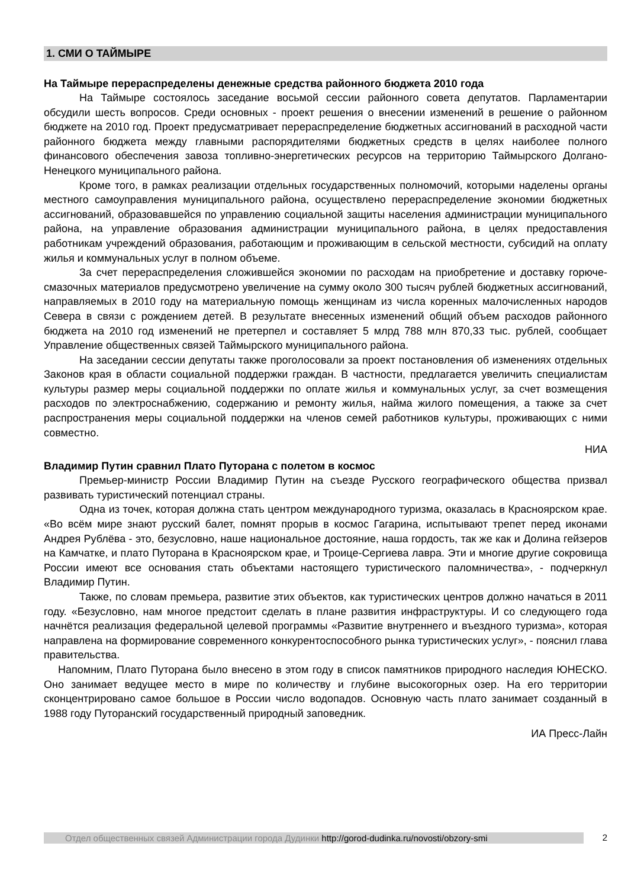1. СМИ О ТАЙМЫРЕ
На Таймыре перераспределены денежные средства районного бюджета 2010 года
На Таймыре состоялось заседание восьмой сессии районного совета депутатов. Парламентарии обсудили шесть вопросов. Среди основных - проект решения о внесении изменений в решение о районном бюджете на 2010 год. Проект предусматривает перераспределение бюджетных ассигнований в расходной части районного бюджета между главными распорядителями бюджетных средств в целях наиболее полного финансового обеспечения завоза топливно-энергетических ресурсов на территорию Таймырского Долгано-Ненецкого муниципального района.
Кроме того, в рамках реализации отдельных государственных полномочий, которыми наделены органы местного самоуправления муниципального района, осуществлено перераспределение экономии бюджетных ассигнований, образовавшейся по управлению социальной защиты населения администрации муниципального района, на управление образования администрации муниципального района, в целях предоставления работникам учреждений образования, работающим и проживающим в сельской местности, субсидий на оплату жилья и коммунальных услуг в полном объеме.
За счет перераспределения сложившейся экономии по расходам на приобретение и доставку горюче-смазочных материалов предусмотрено увеличение на сумму около 300 тысяч рублей бюджетных ассигнований, направляемых в 2010 году на материальную помощь женщинам из числа коренных малочисленных народов Севера в связи с рождением детей. В результате внесенных изменений общий объем расходов районного бюджета на 2010 год изменений не претерпел и составляет 5 млрд 788 млн 870,33 тыс. рублей, сообщает Управление общественных связей Таймырского муниципального района.
На заседании сессии депутаты также проголосовали за проект постановления об изменениях отдельных Законов края в области социальной поддержки граждан. В частности, предлагается увеличить специалистам культуры размер меры социальной поддержки по оплате жилья и коммунальных услуг, за счет возмещения расходов по электроснабжению, содержанию и ремонту жилья, найма жилого помещения, а также за счет распространения меры социальной поддержки на членов семей работников культуры, проживающих с ними совместно.
НИА
Владимир Путин сравнил Плато Путорана с полетом в космос
Премьер-министр России Владимир Путин на съезде Русского географического общества призвал развивать туристический потенциал страны.
Одна из точек, которая должна стать центром международного туризма, оказалась в Красноярском крае. «Во всём мире знают русский балет, помнят прорыв в космос Гагарина, испытывают трепет перед иконами Андрея Рублёва - это, безусловно, наше национальное достояние, наша гордость, так же как и Долина гейзеров на Камчатке, и плато Путорана в Красноярском крае, и Троице-Сергиева лавра. Эти и многие другие сокровища России имеют все основания стать объектами настоящего туристического паломничества», - подчеркнул Владимир Путин.
Также, по словам премьера, развитие этих объектов, как туристических центров должно начаться в 2011 году. «Безусловно, нам многое предстоит сделать в плане развития инфраструктуры. И со следующего года начнётся реализация федеральной целевой программы «Развитие внутреннего и въездного туризма», которая направлена на формирование современного конкурентоспособного рынка туристических услуг», - пояснил глава правительства.
Напомним, Плато Путорана было внесено в этом году в список памятников природного наследия ЮНЕСКО. Оно занимает ведущее место в мире по количеству и глубине высокогорных озер. На его территории сконцентрировано самое большое в России число водопадов. Основную часть плато занимает созданный в 1988 году Путоранский государственный природный заповедник.
ИА Пресс-Лайн
Отдел общественных связей Администрации города Дудинки http://gorod-dudinka.ru/novosti/obzory-smi
2